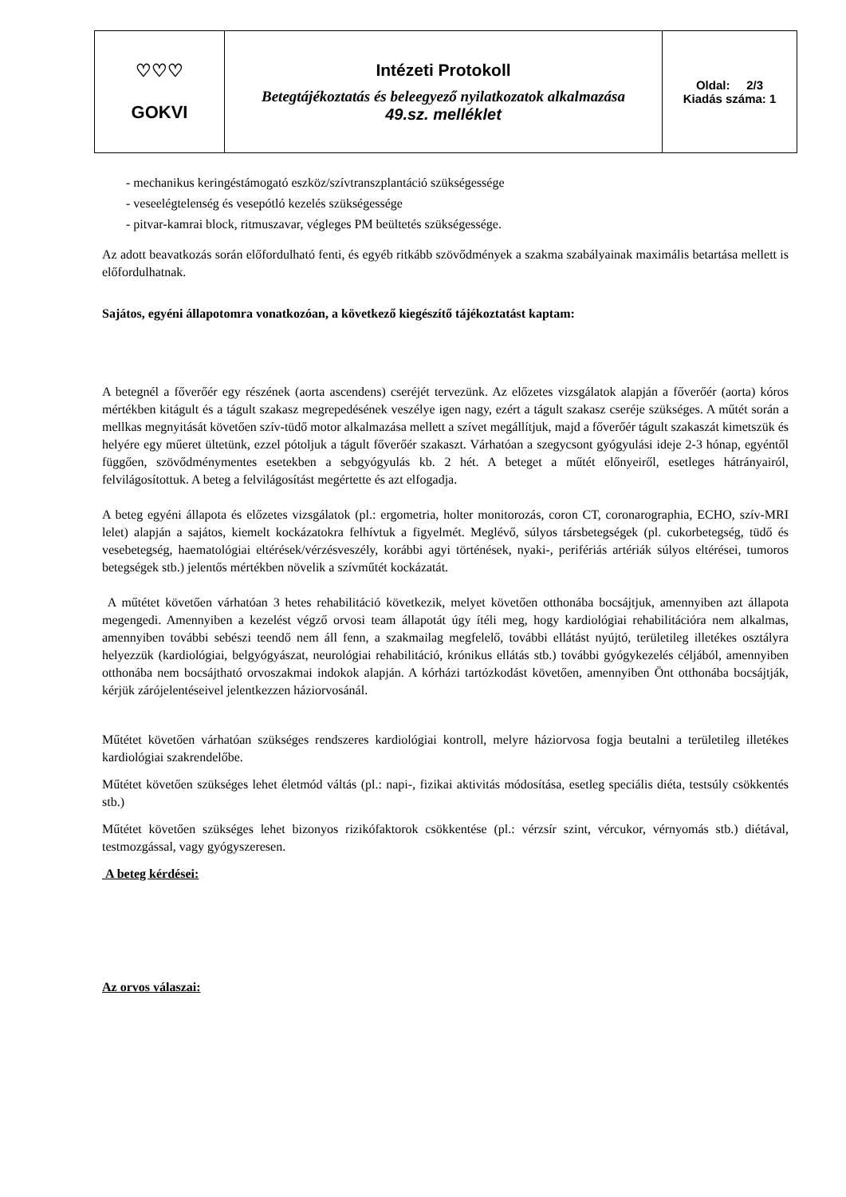| ♡♡♡ GOKVI | Intézeti Protokoll Betegtájékoztatás és beleegyező nyilatkozatok alkalmazása 49.sz. melléklet | Oldal: 2/3 Kiadás száma: 1 |
- mechanikus keringéstámogató eszköz/szívtranszplantáció szükségessége
- veseelégtelenség és vesepótló kezelés szükségessége
- pitvar-kamrai block, ritmuszavar, végleges PM beültetés szükségessége.
Az adott beavatkozás során előfordulható fenti, és egyéb ritkább szövődmények a szakma szabályainak maximális betartása mellett is előfordulhatnak.
Sajátos, egyéni állapotomra vonatkozóan, a következő kiegészítő tájékoztatást kaptam:
A betegnél a főverőér egy részének (aorta ascendens) cseréjét tervezünk. Az előzetes vizsgálatok alapján a főverőér (aorta) kóros mértékben kitágult és a tágult szakasz megrepedésének veszélye igen nagy, ezért a tágult szakasz cseréje szükséges. A műtét során a mellkas megnyitását követően szív-tüdő motor alkalmazása mellett a szívet megállítjuk, majd a főverőér tágult szakaszát kimetszük és helyére egy műeret ültetünk, ezzel pótoljuk a tágult főverőér szakaszt. Várhatóan a szegycsont gyógyulási ideje 2-3 hónap, egyéntől függően, szövődménymentes esetekben a sebgyógyulás kb. 2 hét. A beteget a műtét előnyeiről, esetleges hátrányairól, felvilágosítottuk. A beteg a felvilágosítást megértette és azt elfogadja.
A beteg egyéni állapota és előzetes vizsgálatok (pl.: ergometria, holter monitorozás, coron CT, coronarographia, ECHO, szív-MRI lelet) alapján a sajátos, kiemelt kockázatokra felhívtuk a figyelmét. Meglévő, súlyos társbetegségek (pl. cukorbetegség, tüdő és vesebetegség, haematológiai eltérések/vérzésveszély, korábbi agyi történések, nyaki-, perifériás artériák súlyos eltérései, tumoros betegségek stb.) jelentős mértékben növelik a szívműtét kockázatát.
A műtétet követően várhatóan 3 hetes rehabilitáció következik, melyet követően otthonába bocsájtjuk, amennyiben azt állapota megengedi. Amennyiben a kezelést végző orvosi team állapotát úgy ítéli meg, hogy kardiológiai rehabilitációra nem alkalmas, amennyiben további sebészi teendő nem áll fenn, a szakmailag megfelelő, további ellátást nyújtó, területileg illetékes osztályra helyezzük (kardiológiai, belgyógyászat, neurológiai rehabilitáció, krónikus ellátás stb.) további gyógykezelés céljából, amennyiben otthonába nem bocsájtható orvoszakmai indokok alapján. A kórházi tartózkodást követően, amennyiben Önt otthonába bocsájtják, kérjük zárójelentéseivel jelentkezzen háziorvosánál.
Műtétet követően várhatóan szükséges rendszeres kardiológiai kontroll, melyre háziorvosa fogja beutalni a területileg illetékes kardiológiai szakrendelőbe.
Műtétet követően szükséges lehet életmód váltás (pl.: napi-, fizikai aktivitás módosítása, esetleg speciális diéta, testsúly csökkentés stb.)
Műtétet követően szükséges lehet bizonyos rizikófaktorok csökkentése (pl.: vérzsír szint, vércukor, vérnyomás stb.) diétával, testmozgással, vagy gyógyszeresen.
A beteg kérdései:
Az orvos válaszai: